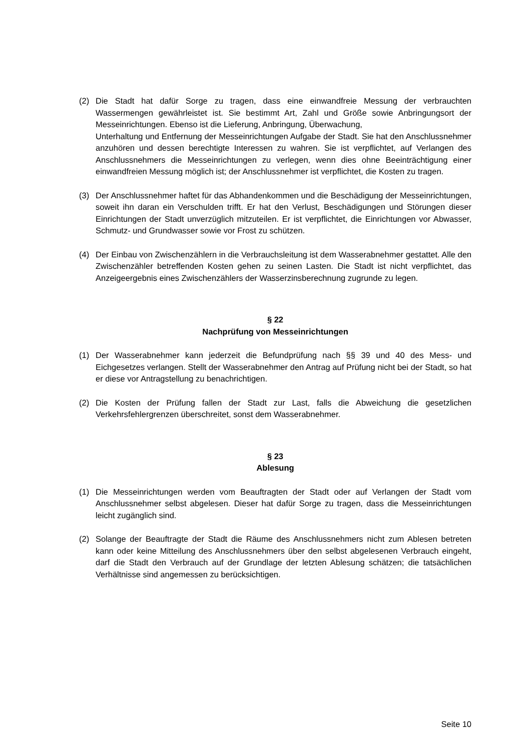(2) Die Stadt hat dafür Sorge zu tragen, dass eine einwandfreie Messung der verbrauchten Wassermengen gewährleistet ist. Sie bestimmt Art, Zahl und Größe sowie Anbringungsort der Messeinrichtungen. Ebenso ist die Lieferung, Anbringung, Überwachung,
Unterhaltung und Entfernung der Messeinrichtungen Aufgabe der Stadt. Sie hat den Anschlussnehmer anzuhören und dessen berechtigte Interessen zu wahren. Sie ist verpflichtet, auf Verlangen des Anschlussnehmers die Messeinrichtungen zu verlegen, wenn dies ohne Beeinträchtigung einer einwandfreien Messung möglich ist; der Anschlussnehmer ist verpflichtet, die Kosten zu tragen.
(3) Der Anschlussnehmer haftet für das Abhandenkommen und die Beschädigung der Messeinrichtungen, soweit ihn daran ein Verschulden trifft. Er hat den Verlust, Beschädigungen und Störungen dieser Einrichtungen der Stadt unverzüglich mitzuteilen. Er ist verpflichtet, die Einrichtungen vor Abwasser, Schmutz- und Grundwasser sowie vor Frost zu schützen.
(4) Der Einbau von Zwischenzählern in die Verbrauchsleitung ist dem Wasserabnehmer gestattet. Alle den Zwischenzähler betreffenden Kosten gehen zu seinen Lasten. Die Stadt ist nicht verpflichtet, das Anzeigeergebnis eines Zwischenzählers der Wasserzinsberechnung zugrunde zu legen.
§ 22
Nachprüfung von Messeinrichtungen
(1) Der Wasserabnehmer kann jederzeit die Befundprüfung nach §§ 39 und 40 des Mess- und Eichgesetzes verlangen. Stellt der Wasserabnehmer den Antrag auf Prüfung nicht bei der Stadt, so hat er diese vor Antragstellung zu benachrichtigen.
(2) Die Kosten der Prüfung fallen der Stadt zur Last, falls die Abweichung die gesetzlichen Verkehrsfehlergrenzen überschreitet, sonst dem Wasserabnehmer.
§ 23
Ablesung
(1) Die Messeinrichtungen werden vom Beauftragten der Stadt oder auf Verlangen der Stadt vom Anschlussnehmer selbst abgelesen. Dieser hat dafür Sorge zu tragen, dass die Messeinrichtungen leicht zugänglich sind.
(2) Solange der Beauftragte der Stadt die Räume des Anschlussnehmers nicht zum Ablesen betreten kann oder keine Mitteilung des Anschlussnehmers über den selbst abgelesenen Verbrauch eingeht, darf die Stadt den Verbrauch auf der Grundlage der letzten Ablesung schätzen; die tatsächlichen Verhältnisse sind angemessen zu berücksichtigen.
Seite 10